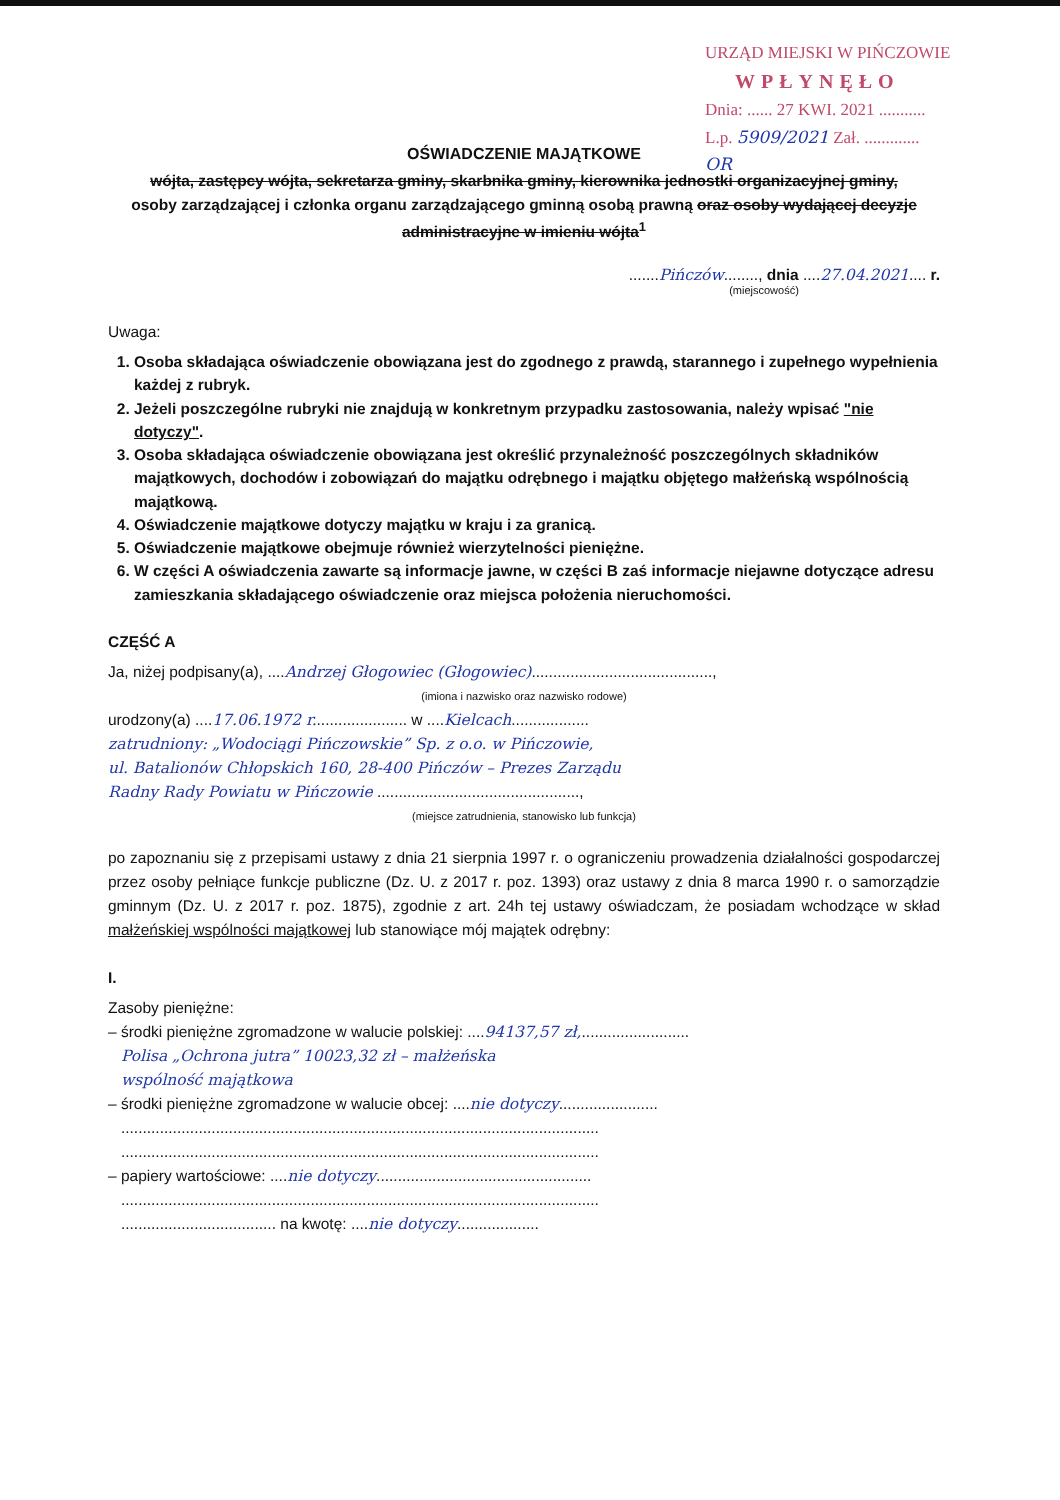URZĄD MIEJSKI W PIŃCZOWIE
WPŁYNĘŁO
Dnia: ...... 27 KWI. 2021 ...........
L.p. 5909/2021 Zał. .............
OR
OŚWIADCZENIE MAJĄTKOWE
wójta, zastępcy wójta, sekretarza gminy, skarbnika gminy, kierownika jednostki organizacyjnej gminy,
osoby zarządzającej i członka organu zarządzającego gminną osobą prawną oraz osoby wydającej decyzje administracyjne w imieniu wójta<sup>1</sup>
.......Pińczów........, dnia ....27.04.2021.... r.
(miejscowość)
Uwaga:
1. Osoba składająca oświadczenie obowiązana jest do zgodnego z prawdą, starannego i zupełnego wypełnienia każdej z rubryk.
2. Jeżeli poszczególne rubryki nie znajdują w konkretnym przypadku zastosowania, należy wpisać "nie dotyczy".
3. Osoba składająca oświadczenie obowiązana jest określić przynależność poszczególnych składników majątkowych, dochodów i zobowiązań do majątku odrębnego i majątku objętego małżeńską wspólnością majątkową.
4. Oświadczenie majątkowe dotyczy majątku w kraju i za granicą.
5. Oświadczenie majątkowe obejmuje również wierzytelności pieniężne.
6. W części A oświadczenia zawarte są informacje jawne, w części B zaś informacje niejawne dotyczące adresu zamieszkania składającego oświadczenie oraz miejsca położenia nieruchomości.
CZĘŚĆ A
Ja, niżej podpisany(a), ....Andrzej Głogowiec (Głogowiec)..........................................,
(imiona i nazwisko oraz nazwisko rodowe)
urodzony(a) ....17.06.1972 r...................... w ....Kielcach..................
zatrudniony: „Wodociągi Pińczowskie” Sp. z o.o. w Pińczowie,
ul. Batalionów Chłopskich 160, 28-400 Pińczów – Prezes Zarządu
Radny Rady Powiatu w Pińczowie ...............................................,
(miejsce zatrudnienia, stanowisko lub funkcja)
po zapoznaniu się z przepisami ustawy z dnia 21 sierpnia 1997 r. o ograniczeniu prowadzenia działalności gospodarczej przez osoby pełniące funkcje publiczne (Dz. U. z 2017 r. poz. 1393) oraz ustawy z dnia 8 marca 1990 r. o samorządzie gminnym (Dz. U. z 2017 r. poz. 1875), zgodnie z art. 24h tej ustawy oświadczam, że posiadam wchodzące w skład małżeńskiej wspólności majątkowej lub stanowiące mój majątek odrębny:
I.
Zasoby pieniężne:
– środki pieniężne zgromadzone w walucie polskiej: ....94137,57 zł,.........................
Polisa „Ochrona jutra” 10023,32 zł – małżeńska
wspólność majątkowa
– środki pieniężne zgromadzone w walucie obcej: ....nie dotyczy.......................
...............................................................................................................
...............................................................................................................
– papiery wartościowe: ....nie dotyczy..................................................
...............................................................................................................
.................................... na kwotę: ....nie dotyczy...................